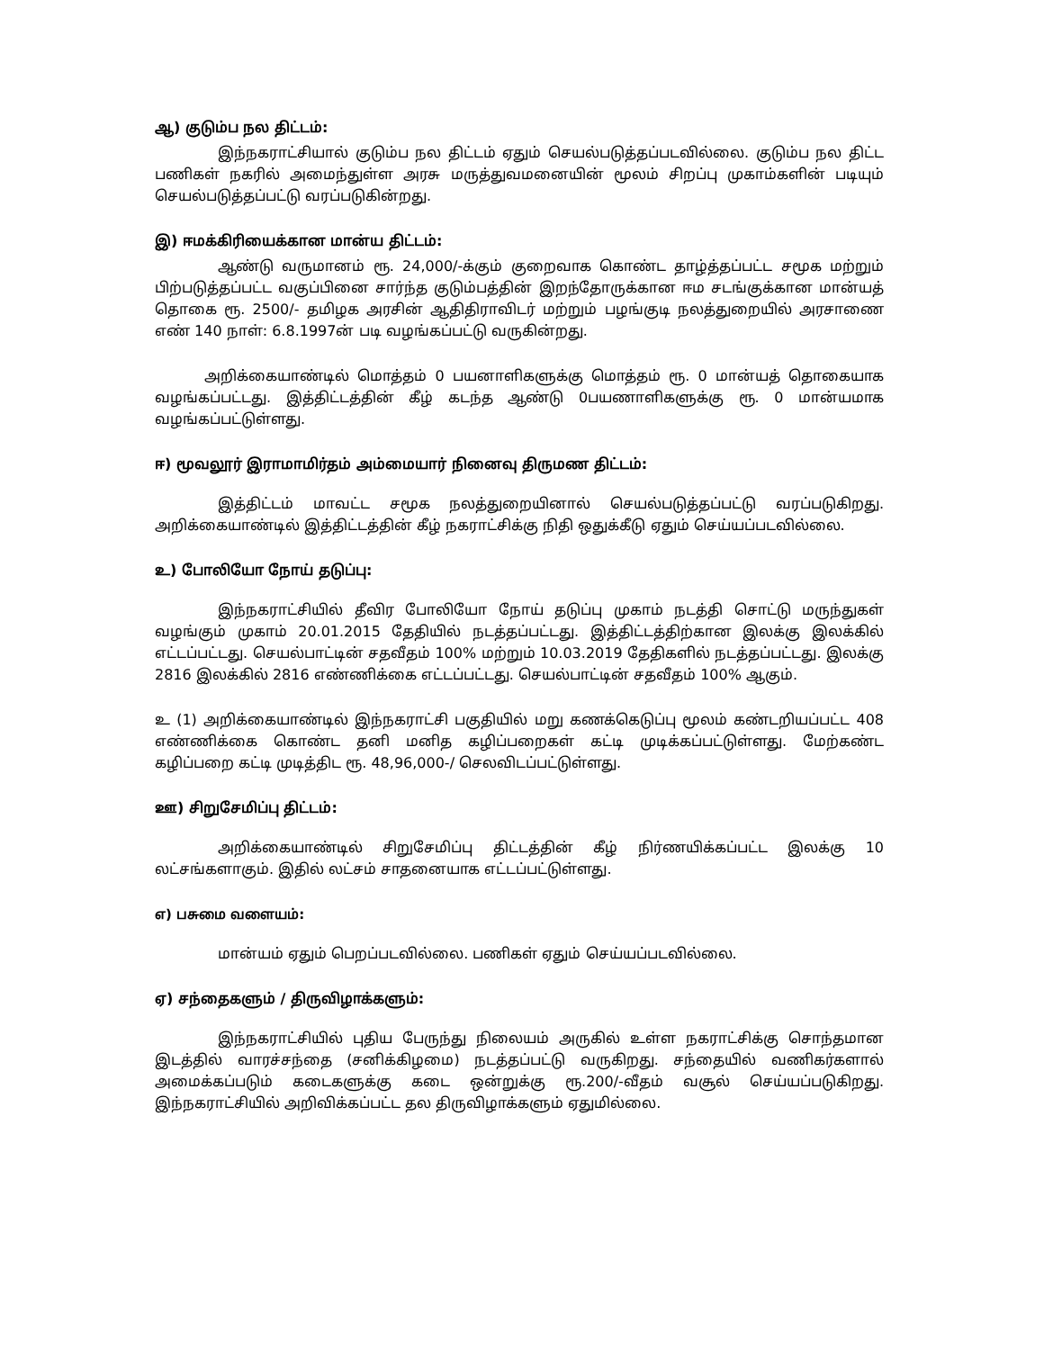ஆ) குடும்ப நல திட்டம்:
இந்நகராட்சியால் குடும்ப நல திட்டம் ஏதும் செயல்படுத்தப்படவில்லை. குடும்ப நல திட்ட பணிகள் நகரில் அமைந்துள்ள அரசு மருத்துவமனையின் மூலம் சிறப்பு முகாம்களின் படியும் செயல்படுத்தப்பட்டு வரப்படுகின்றது.
இ) ஈமக்கிரியைக்கான மான்ய திட்டம்:
ஆண்டு வருமானம் ரூ. 24,000/-க்கும் குறைவாக கொண்ட தாழ்த்தப்பட்ட சமூக மற்றும் பிற்படுத்தப்பட்ட வகுப்பினை சார்ந்த குடும்பத்தின் இறந்தோருக்கான ஈம சடங்குக்கான மான்யத் தொகை ரூ. 2500/- தமிழக அரசின் ஆதிதிராவிடர் மற்றும் பழங்குடி நலத்துறையில் அரசாணை எண் 140 நாள்: 6.8.1997ன் படி வழங்கப்பட்டு வருகின்றது.
அறிக்கையாண்டில் மொத்தம் 0 பயனாளிகளுக்கு மொத்தம் ரூ. 0 மான்யத் தொகையாக வழங்கப்பட்டது. இத்திட்டத்தின் கீழ் கடந்த ஆண்டு 0பயணாளிகளுக்கு ரூ. 0 மான்யமாக வழங்கப்பட்டுள்ளது.
ஈ) மூவலூர் இராமாமிர்தம் அம்மையார் நினைவு திருமண திட்டம்:
இத்திட்டம் மாவட்ட சமூக நலத்துறையினால் செயல்படுத்தப்பட்டு வரப்படுகிறது. அறிக்கையாண்டில் இத்திட்டத்தின் கீழ் நகராட்சிக்கு நிதி ஒதுக்கீடு ஏதும் செய்யப்படவில்லை.
உ) போலியோ நோய் தடுப்பு:
இந்நகராட்சியில் தீவிர போலியோ நோய் தடுப்பு முகாம் நடத்தி சொட்டு மருந்துகள் வழங்கும் முகாம் 20.01.2015 தேதியில் நடத்தப்பட்டது. இத்திட்டத்திற்கான இலக்கு இலக்கில் எட்டப்பட்டது. செயல்பாட்டின் சதவீதம் 100% மற்றும் 10.03.2019 தேதிகளில் நடத்தப்பட்டது. இலக்கு 2816 இலக்கில் 2816 எண்ணிக்கை எட்டப்பட்டது. செயல்பாட்டின் சதவீதம் 100% ஆகும்.
உ (1) அறிக்கையாண்டில் இந்நகராட்சி பகுதியில் மறு கணக்கெடுப்பு மூலம் கண்டறியப்பட்ட 408 எண்ணிக்கை கொண்ட தனி மனித கழிப்பறைகள் கட்டி முடிக்கப்பட்டுள்ளது. மேற்கண்ட கழிப்பறை கட்டி முடித்திட ரூ. 48,96,000-/ செலவிடப்பட்டுள்ளது.
ஊ) சிறுசேமிப்பு திட்டம்:
அறிக்கையாண்டில் சிறுசேமிப்பு திட்டத்தின் கீழ் நிர்ணயிக்கப்பட்ட இலக்கு 10 லட்சங்களாகும். இதில் லட்சம் சாதனையாக எட்டப்பட்டுள்ளது.
எ) பசுமை வளையம்:
மான்யம் ஏதும் பெறப்படவில்லை. பணிகள் ஏதும் செய்யப்படவில்லை.
ஏ) சந்தைகளும் / திருவிழாக்களும்:
இந்நகராட்சியில் புதிய பேருந்து நிலையம் அருகில் உள்ள நகராட்சிக்கு சொந்தமான இடத்தில் வாரச்சந்தை (சனிக்கிழமை) நடத்தப்பட்டு வருகிறது. சந்தையில் வணிகர்களால் அமைக்கப்படும் கடைகளுக்கு கடை ஒன்றுக்கு ரூ.200/-வீதம் வசூல் செய்யப்படுகிறது. இந்நகராட்சியில் அறிவிக்கப்பட்ட தல திருவிழாக்களும் ஏதுமில்லை.